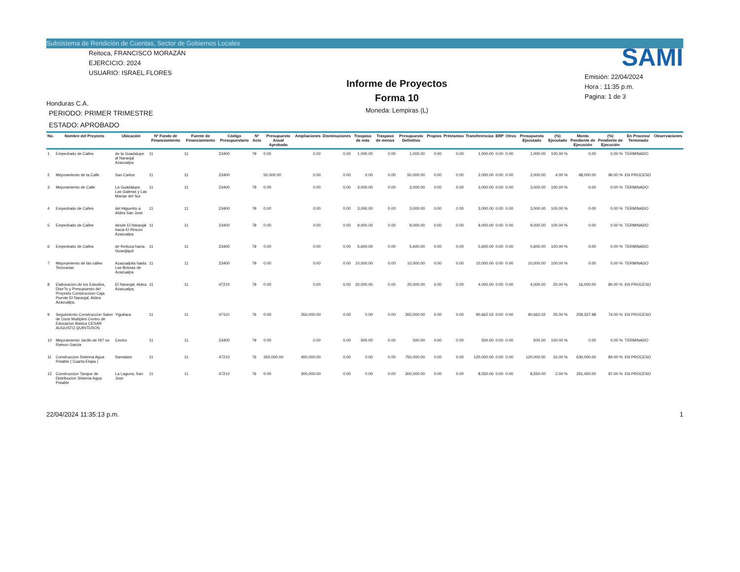Subsistema de Rendición de Cuentas, Sector de Gobiernos Locales
Reitoca, FRANCISCO MORAZÁN
EJERCICIO: 2024
USUARIO: ISRAEL.FLORES
Honduras C.A.
PERIODO: PRIMER TRIMESTRE
ESTADO: APROBADO
Informe de Proyectos
Forma 10
Moneda: Lempiras (L)
SAMI
Emisión: 22/04/2024
Hora : 11:35 p.m.
Pagina: 1 de 3
| No. | Nombre del Proyecto | Ubicación | Nº Fondo de Financiamiento | Fuente de Financiamiento | Código Presupuestario | Nº Acta | Presupuesto Anual Aprobado | Ampliaciones | Disminuciones | Traspaso de más | Traspaso de menos | Presupuesto Definitivo | Propios | Préstamos | Transferencias | ERP | Otros | Presupuesto Ejecutado | (%) Ejecutado | Monto Pendiente de Ejecución | (%) Pendiente de Ejecución | En Proceso/ Terminado | Observaciones |
| --- | --- | --- | --- | --- | --- | --- | --- | --- | --- | --- | --- | --- | --- | --- | --- | --- | --- | --- | --- | --- | --- | --- | --- |
| 1 | Empedrado de Calles | de la Guadalupe al Naranjal Azacualpa | 11 | 11 | 23400 | 79 | 0.00 | 0.00 | 0.00 | 1,000.00 | 0.00 | 1,000.00 | 0.00 | 0.00 | 1,000.00 | 0.00 | 0.00 | 1,000.00 | 100.00 % | 0.00 | 0.00 % | TERMINADO | |
| 2 | Mejoramiento de la Calle | San Carlos | 11 | 11 | 23400 | | 50,000.00 | 0.00 | 0.00 | 0.00 | 0.00 | 50,000.00 | 0.00 | 0.00 | 2,000.00 | 0.00 | 0.00 | 2,000.00 | 4.00 % | 48,000.00 | 96.00 % | EN PROCESO | |
| 3 | Mejoramiento de Calle | La Guadalupe, Las Galeras y Las Marias del Sur | 11 | 11 | 23400 | 79 | 0.00 | 0.00 | 0.00 | 3,000.00 | 0.00 | 3,000.00 | 0.00 | 0.00 | 3,000.00 | 0.00 | 0.00 | 3,000.00 | 100.00 % | 0.00 | 0.00 % | TERMINADO | |
| 4 | Empedrado de Calles | del Higuerito a Aldea San Jose | 11 | 11 | 23400 | 79 | 0.00 | 0.00 | 0.00 | 3,000.00 | 0.00 | 3,000.00 | 0.00 | 0.00 | 3,000.00 | 0.00 | 0.00 | 3,000.00 | 100.00 % | 0.00 | 0.00 % | TERMINADO | |
| 5 | Empedrado de Calles | desde El Naranjal hacia El Rincon Azacualpa | 11 | 11 | 23400 | 79 | 0.00 | 0.00 | 0.00 | 9,000.00 | 0.00 | 9,000.00 | 0.00 | 0.00 | 9,000.00 | 0.00 | 0.00 | 9,000.00 | 100.00 % | 0.00 | 0.00 % | TERMINADO | |
| 6 | Empedrado de Calles | de Reitoca hacia Guanijiquil | 11 | 11 | 23400 | 79 | 0.00 | 0.00 | 0.00 | 5,600.00 | 0.00 | 5,600.00 | 0.00 | 0.00 | 5,600.00 | 0.00 | 0.00 | 5,600.00 | 100.00 % | 0.00 | 0.00 % | TERMINADO | |
| 7 | Mejoramiento de las calles Tercearias | Azacualpita hasta Las Brissas de Azacualpa | 11 | 11 | 23400 | 79 | 0.00 | 0.00 | 0.00 | 10,000.00 | 0.00 | 10,000.00 | 0.00 | 0.00 | 10,000.00 | 0.00 | 0.00 | 10,000.00 | 100.00 % | 0.00 | 0.00 % | TERMINADO | |
| 8 | Elaboracion de los Estudios, Dise?o y Presupuesto del Proyecto Construccion Caja Puente El Naranjal, Aldea Azacualpa, | El Naranjal, Aldea Azacualpa, | 11 | 11 | 47210 | 79 | 0.00 | 0.00 | 0.00 | 20,000.00 | 0.00 | 20,000.00 | 0.00 | 0.00 | 4,000.00 | 0.00 | 0.00 | 4,000.00 | 20.00 % | 16,000.00 | 80.00 % | EN PROCESO | |
| 9 | Seguimiento Construccion Salon de Usos Multiples Centro de Educacion Basica CESAR AUGUSTO QUINTEROS | Yiguilaca | 11 | 11 | 47110 | 76 | 0.00 | 350,000.00 | 0.00 | 0.00 | 0.00 | 350,000.00 | 0.00 | 0.00 | 90,662.02 | 0.00 | 0.00 | 90,662.02 | 25.00 % | 259,337.98 | 74.00 % | EN PROCESO | |
| 10 | Mejoramiento Jardin de Ni? os Ramon Garcia | Centro | 11 | 11 | 23400 | 79 | 0.00 | 0.00 | 0.00 | 500.00 | 0.00 | 500.00 | 0.00 | 0.00 | 500.00 | 0.00 | 0.00 | 500.00 | 100.00 % | 0.00 | 0.00 % | TERMINADO | |
| 11 | Construccion Sistema Agua Potable ( Cuarta Etapa ) | Samalare | 11 | 11 | 47210 | 76 | 350,000.00 | 400,000.00 | 0.00 | 0.00 | 0.00 | 750,000.00 | 0.00 | 0.00 | 120,000.00 | 0.00 | 0.00 | 120,000.00 | 16.00 % | 630,000.00 | 84.00 % | EN PROCESO | |
| 12 | Construccion Tanque de Distribucion Sistema Agua Potable | La Laguna, San Jose | 11 | 11 | 47210 | 76 | 0.00 | 300,000.00 | 0.00 | 0.00 | 0.00 | 300,000.00 | 0.00 | 0.00 | 8,550.00 | 0.00 | 0.00 | 8,550.00 | 2.00 % | 291,450.00 | 97.00 % | EN PROCESO | |
22/04/2024 11:35:13 p.m. 1